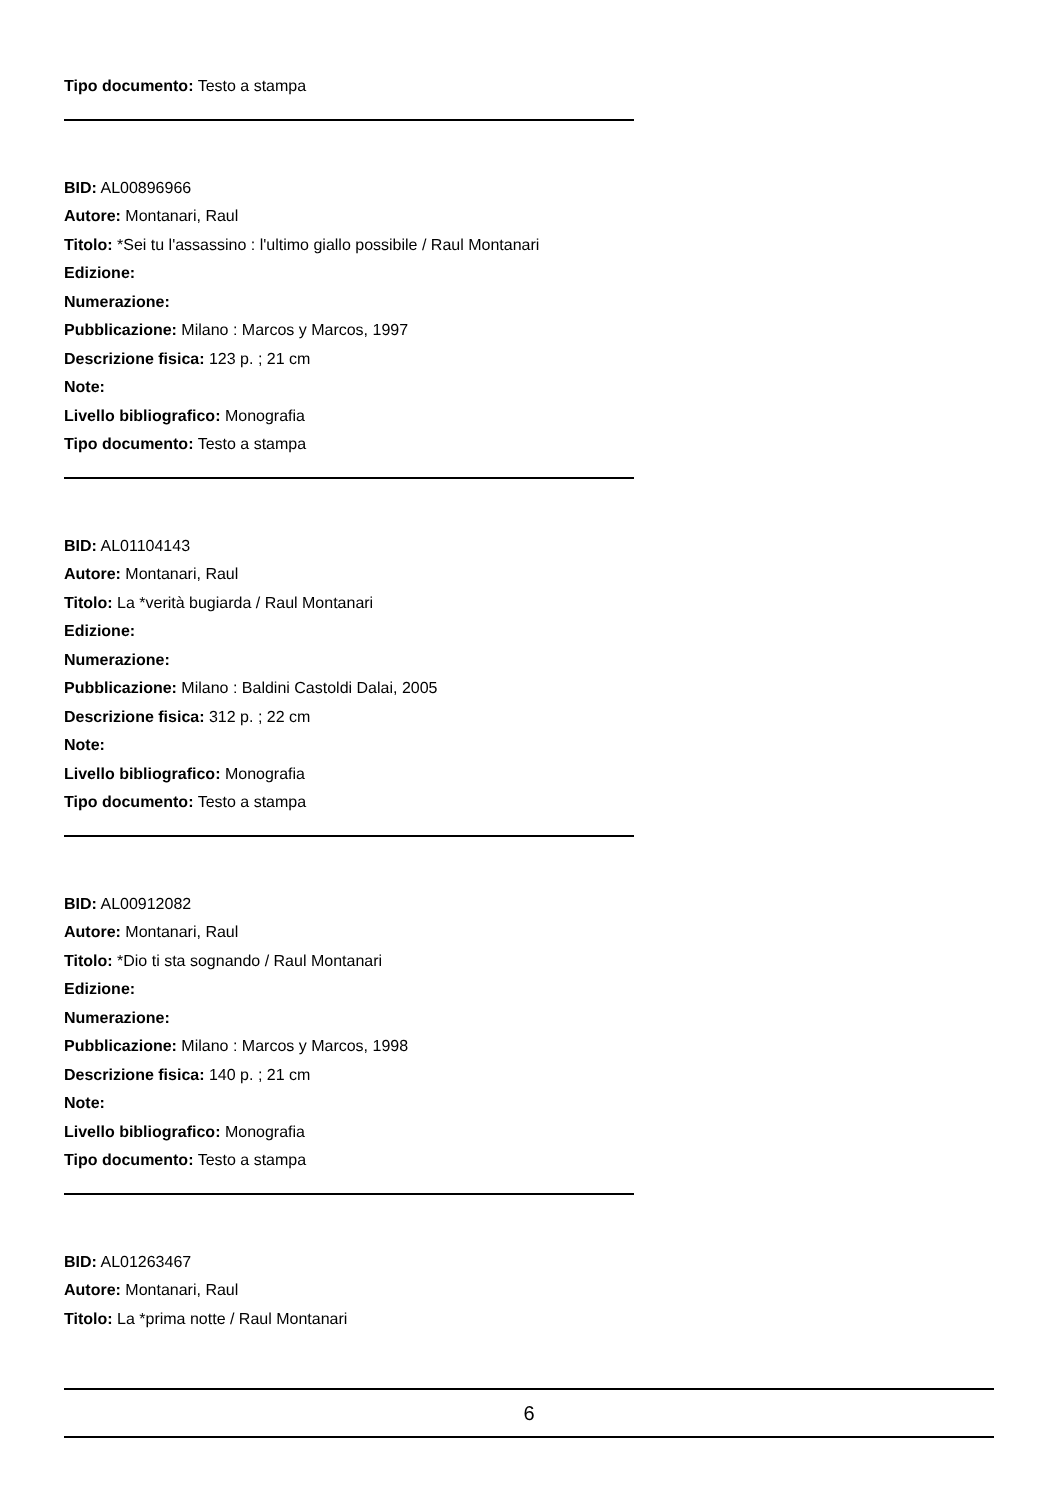Tipo documento: Testo a stampa
BID: AL00896966
Autore: Montanari, Raul
Titolo: *Sei tu l'assassino : l'ultimo giallo possibile / Raul Montanari
Edizione:
Numerazione:
Pubblicazione: Milano : Marcos y Marcos, 1997
Descrizione fisica: 123 p. ; 21 cm
Note:
Livello bibliografico: Monografia
Tipo documento: Testo a stampa
BID: AL01104143
Autore: Montanari, Raul
Titolo: La *verità bugiarda / Raul Montanari
Edizione:
Numerazione:
Pubblicazione: Milano : Baldini Castoldi Dalai, 2005
Descrizione fisica: 312 p. ; 22 cm
Note:
Livello bibliografico: Monografia
Tipo documento: Testo a stampa
BID: AL00912082
Autore: Montanari, Raul
Titolo: *Dio ti sta sognando / Raul Montanari
Edizione:
Numerazione:
Pubblicazione: Milano : Marcos y Marcos, 1998
Descrizione fisica: 140 p. ; 21 cm
Note:
Livello bibliografico: Monografia
Tipo documento: Testo a stampa
BID: AL01263467
Autore: Montanari, Raul
Titolo: La *prima notte / Raul Montanari
6